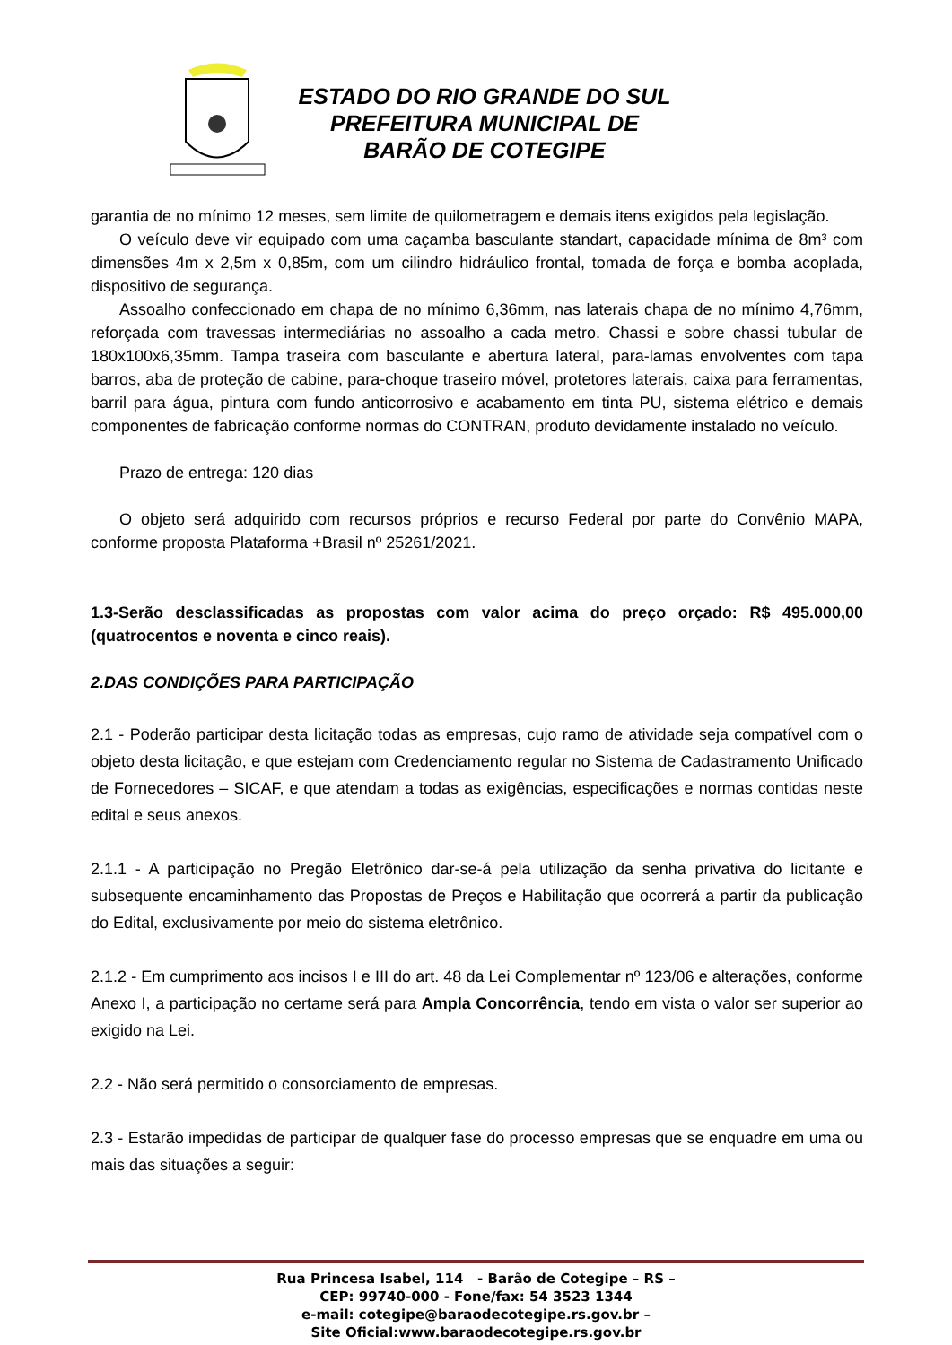ESTADO DO RIO GRANDE DO SUL
PREFEITURA MUNICIPAL DE
BARÃO DE COTEGIPE
garantia de no mínimo 12 meses, sem limite de quilometragem e demais itens exigidos pela legislação.
O veículo deve vir equipado com uma caçamba basculante standart, capacidade mínima de 8m³ com dimensões 4m x 2,5m x 0,85m, com um cilindro hidráulico frontal, tomada de força e bomba acoplada, dispositivo de segurança.
Assoalho confeccionado em chapa de no mínimo 6,36mm, nas laterais chapa de no mínimo 4,76mm, reforçada com travessas intermediárias no assoalho a cada metro. Chassi e sobre chassi tubular de 180x100x6,35mm. Tampa traseira com basculante e abertura lateral, para-lamas envolventes com tapa barros, aba de proteção de cabine, para-choque traseiro móvel, protetores laterais, caixa para ferramentas, barril para água, pintura com fundo anticorrosivo e acabamento em tinta PU, sistema elétrico e demais componentes de fabricação conforme normas do CONTRAN, produto devidamente instalado no veículo.
Prazo de entrega: 120 dias
O objeto será adquirido com recursos próprios e recurso Federal por parte do Convênio MAPA, conforme proposta Plataforma +Brasil nº 25261/2021.
1.3-Serão desclassificadas as propostas com valor acima do preço orçado: R$ 495.000,00 (quatrocentos e noventa e cinco reais).
2.DAS CONDIÇÕES PARA PARTICIPAÇÃO
2.1 - Poderão participar desta licitação todas as empresas, cujo ramo de atividade seja compatível com o objeto desta licitação, e que estejam com Credenciamento regular no Sistema de Cadastramento Unificado de Fornecedores – SICAF, e que atendam a todas as exigências, especificações e normas contidas neste edital e seus anexos.
2.1.1 - A participação no Pregão Eletrônico dar-se-á pela utilização da senha privativa do licitante e subsequente encaminhamento das Propostas de Preços e Habilitação que ocorrerá a partir da publicação do Edital, exclusivamente por meio do sistema eletrônico.
2.1.2 - Em cumprimento aos incisos I e III do art. 48 da Lei Complementar nº 123/06 e alterações, conforme Anexo I, a participação no certame será para Ampla Concorrência, tendo em vista o valor ser superior ao exigido na Lei.
2.2 - Não será permitido o consorciamento de empresas.
2.3 - Estarão impedidas de participar de qualquer fase do processo empresas que se enquadre em uma ou mais das situações a seguir:
Rua Princesa Isabel, 114 - Barão de Cotegipe – RS –
CEP: 99740-000 - Fone/fax: 54 3523 1344
e-mail: cotegipe@baraodecotegipe.rs.gov.br –
Site Oficial:www.baraodecotegipe.rs.gov.br